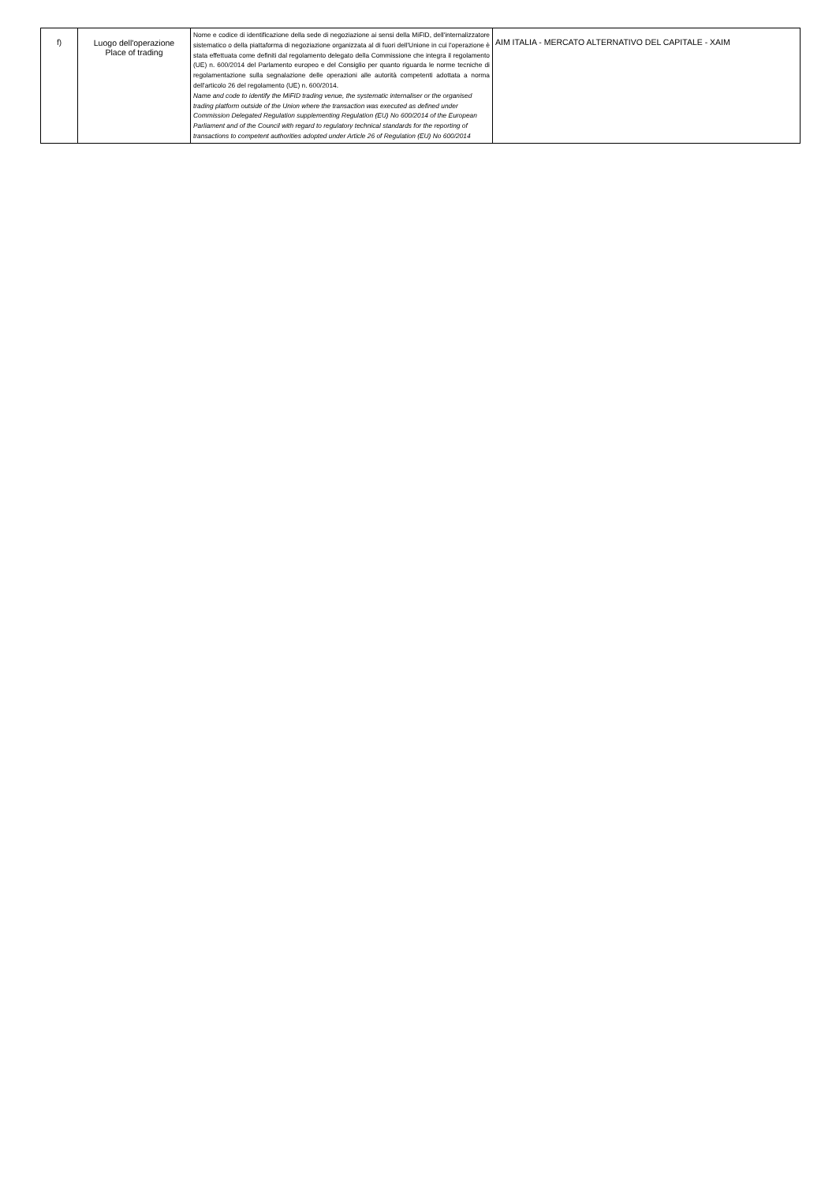| f) | Luogo dell'operazione Place of trading | Nome e codice di identificazione della sede di negoziazione ai sensi della MiFID, dell'internalizzatore sistematico o della piattaforma di negoziazione organizzata al di fuori dell'Unione in cui l'operazione è stata effettuata come definiti dal regolamento delegato della Commissione che integra il regolamento (UE) n. 600/2014 del Parlamento europeo e del Consiglio per quanto riguarda le norme tecniche di regolamentazione sulla segnalazione delle operazioni alle autorità competenti adottata a norma dell'articolo 26 del regolamento (UE) n. 600/2014. Name and code to identify the MiFID trading venue, the systematic internaliser or the organised trading platform outside of the Union where the transaction was executed as defined under Commission Delegated Regulation supplementing Regulation (EU) No 600/2014 of the European Parliament and of the Council with regard to regulatory technical standards for the reporting of transactions to competent authorities adopted under Article 26 of Regulation (EU) No 600/2014 | AIM ITALIA - MERCATO ALTERNATIVO DEL CAPITALE - XAIM |